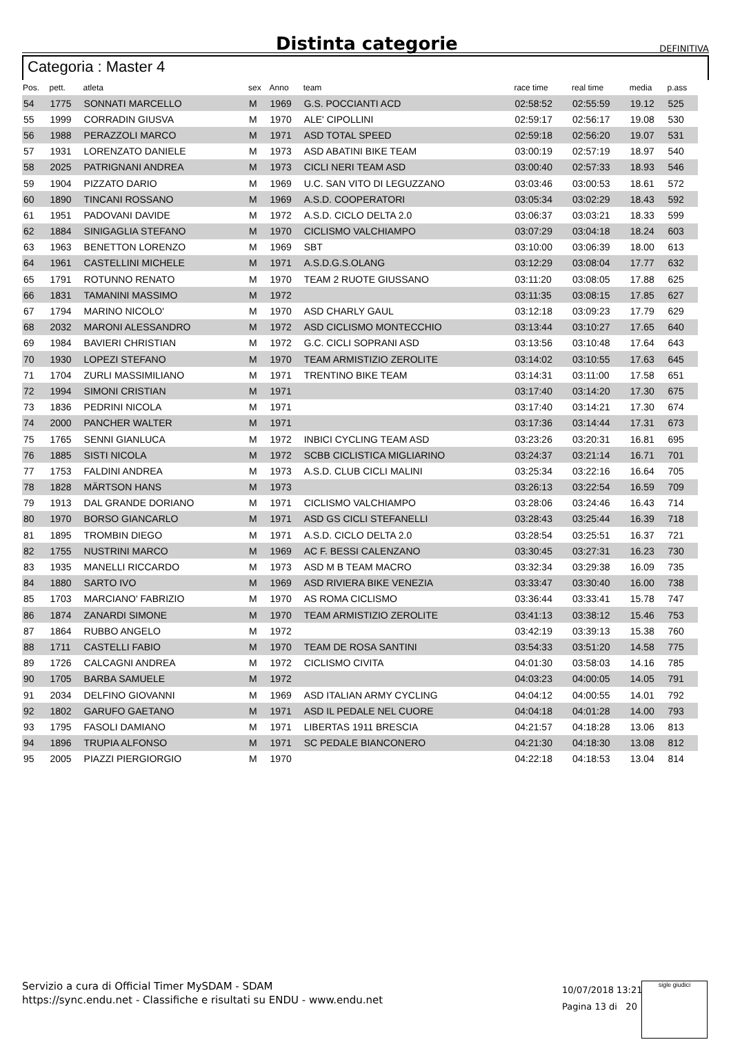Distinta categorie
DEFINITIVA
Categoria : Master 4
| Pos. | pett. | atleta | sex | Anno | team | race time | real time | media | p.ass |
| --- | --- | --- | --- | --- | --- | --- | --- | --- | --- |
| 54 | 1775 | SONNATI MARCELLO | M | 1969 | G.S. POCCIANTI ACD | 02:58:52 | 02:55:59 | 19.12 | 525 |
| 55 | 1999 | CORRADIN GIUSVA | M | 1970 | ALE' CIPOLLINI | 02:59:17 | 02:56:17 | 19.08 | 530 |
| 56 | 1988 | PERAZZOLI MARCO | M | 1971 | ASD TOTAL SPEED | 02:59:18 | 02:56:20 | 19.07 | 531 |
| 57 | 1931 | LORENZATO DANIELE | M | 1973 | ASD ABATINI BIKE TEAM | 03:00:19 | 02:57:19 | 18.97 | 540 |
| 58 | 2025 | PATRIGNANI ANDREA | M | 1973 | CICLI NERI TEAM ASD | 03:00:40 | 02:57:33 | 18.93 | 546 |
| 59 | 1904 | PIZZATO DARIO | M | 1969 | U.C. SAN VITO DI LEGUZZANO | 03:03:46 | 03:00:53 | 18.61 | 572 |
| 60 | 1890 | TINCANI ROSSANO | M | 1969 | A.S.D. COOPERATORI | 03:05:34 | 03:02:29 | 18.43 | 592 |
| 61 | 1951 | PADOVANI DAVIDE | M | 1972 | A.S.D. CICLO DELTA 2.0 | 03:06:37 | 03:03:21 | 18.33 | 599 |
| 62 | 1884 | SINIGAGLIA STEFANO | M | 1970 | CICLISMO VALCHIAMPO | 03:07:29 | 03:04:18 | 18.24 | 603 |
| 63 | 1963 | BENETTON LORENZO | M | 1969 | SBT | 03:10:00 | 03:06:39 | 18.00 | 613 |
| 64 | 1961 | CASTELLINI MICHELE | M | 1971 | A.S.D.G.S.OLANG | 03:12:29 | 03:08:04 | 17.77 | 632 |
| 65 | 1791 | ROTUNNO RENATO | M | 1970 | TEAM 2 RUOTE GIUSSANO | 03:11:20 | 03:08:05 | 17.88 | 625 |
| 66 | 1831 | TAMANINI MASSIMO | M | 1972 | | 03:11:35 | 03:08:15 | 17.85 | 627 |
| 67 | 1794 | MARINO NICOLO' | M | 1970 | ASD CHARLY GAUL | 03:12:18 | 03:09:23 | 17.79 | 629 |
| 68 | 2032 | MARONI ALESSANDRO | M | 1972 | ASD CICLISMO MONTECCHIO | 03:13:44 | 03:10:27 | 17.65 | 640 |
| 69 | 1984 | BAVIERI CHRISTIAN | M | 1972 | G.C. CICLI SOPRANI ASD | 03:13:56 | 03:10:48 | 17.64 | 643 |
| 70 | 1930 | LOPEZI STEFANO | M | 1970 | TEAM ARMISTIZIO ZEROLITE | 03:14:02 | 03:10:55 | 17.63 | 645 |
| 71 | 1704 | ZURLI MASSIMILIANO | M | 1971 | TRENTINO BIKE TEAM | 03:14:31 | 03:11:00 | 17.58 | 651 |
| 72 | 1994 | SIMONI CRISTIAN | M | 1971 | | 03:17:40 | 03:14:20 | 17.30 | 675 |
| 73 | 1836 | PEDRINI NICOLA | M | 1971 | | 03:17:40 | 03:14:21 | 17.30 | 674 |
| 74 | 2000 | PANCHER WALTER | M | 1971 | | 03:17:36 | 03:14:44 | 17.31 | 673 |
| 75 | 1765 | SENNI GIANLUCA | M | 1972 | INBICI CYCLING TEAM ASD | 03:23:26 | 03:20:31 | 16.81 | 695 |
| 76 | 1885 | SISTI NICOLA | M | 1972 | SCBB CICLISTICA MIGLIARINO | 03:24:37 | 03:21:14 | 16.71 | 701 |
| 77 | 1753 | FALDINI ANDREA | M | 1973 | A.S.D. CLUB CICLI MALINI | 03:25:34 | 03:22:16 | 16.64 | 705 |
| 78 | 1828 | MÄRTSON HANS | M | 1973 | | 03:26:13 | 03:22:54 | 16.59 | 709 |
| 79 | 1913 | DAL GRANDE DORIANO | M | 1971 | CICLISMO VALCHIAMPO | 03:28:06 | 03:24:46 | 16.43 | 714 |
| 80 | 1970 | BORSO GIANCARLO | M | 1971 | ASD GS CICLI STEFANELLI | 03:28:43 | 03:25:44 | 16.39 | 718 |
| 81 | 1895 | TROMBIN DIEGO | M | 1971 | A.S.D. CICLO DELTA 2.0 | 03:28:54 | 03:25:51 | 16.37 | 721 |
| 82 | 1755 | NUSTRINI MARCO | M | 1969 | AC F. BESSI CALENZANO | 03:30:45 | 03:27:31 | 16.23 | 730 |
| 83 | 1935 | MANELLI RICCARDO | M | 1973 | ASD M B TEAM MACRO | 03:32:34 | 03:29:38 | 16.09 | 735 |
| 84 | 1880 | SARTO IVO | M | 1969 | ASD RIVIERA BIKE VENEZIA | 03:33:47 | 03:30:40 | 16.00 | 738 |
| 85 | 1703 | MARCIANO' FABRIZIO | M | 1970 | AS ROMA CICLISMO | 03:36:44 | 03:33:41 | 15.78 | 747 |
| 86 | 1874 | ZANARDI SIMONE | M | 1970 | TEAM ARMISTIZIO ZEROLITE | 03:41:13 | 03:38:12 | 15.46 | 753 |
| 87 | 1864 | RUBBO ANGELO | M | 1972 | | 03:42:19 | 03:39:13 | 15.38 | 760 |
| 88 | 1711 | CASTELLI FABIO | M | 1970 | TEAM DE ROSA SANTINI | 03:54:33 | 03:51:20 | 14.58 | 775 |
| 89 | 1726 | CALCAGNI ANDREA | M | 1972 | CICLISMO CIVITA | 04:01:30 | 03:58:03 | 14.16 | 785 |
| 90 | 1705 | BARBA SAMUELE | M | 1972 | | 04:03:23 | 04:00:05 | 14.05 | 791 |
| 91 | 2034 | DELFINO GIOVANNI | M | 1969 | ASD ITALIAN ARMY CYCLING | 04:04:12 | 04:00:55 | 14.01 | 792 |
| 92 | 1802 | GARUFO GAETANO | M | 1971 | ASD IL PEDALE NEL CUORE | 04:04:18 | 04:01:28 | 14.00 | 793 |
| 93 | 1795 | FASOLI DAMIANO | M | 1971 | LIBERTAS 1911 BRESCIA | 04:21:57 | 04:18:28 | 13.06 | 813 |
| 94 | 1896 | TRUPIA ALFONSO | M | 1971 | SC PEDALE BIANCONERO | 04:21:30 | 04:18:30 | 13.08 | 812 |
| 95 | 2005 | PIAZZI PIERGIORGIO | M | 1970 | | 04:22:18 | 04:18:53 | 13.04 | 814 |
Servizio a cura di Official Timer MySDAM - SDAM
https://sync.endu.net - Classifiche e risultati su ENDU - www.endu.net
10/07/2018 13:21
Pagina 13 di 20
sigle giudici